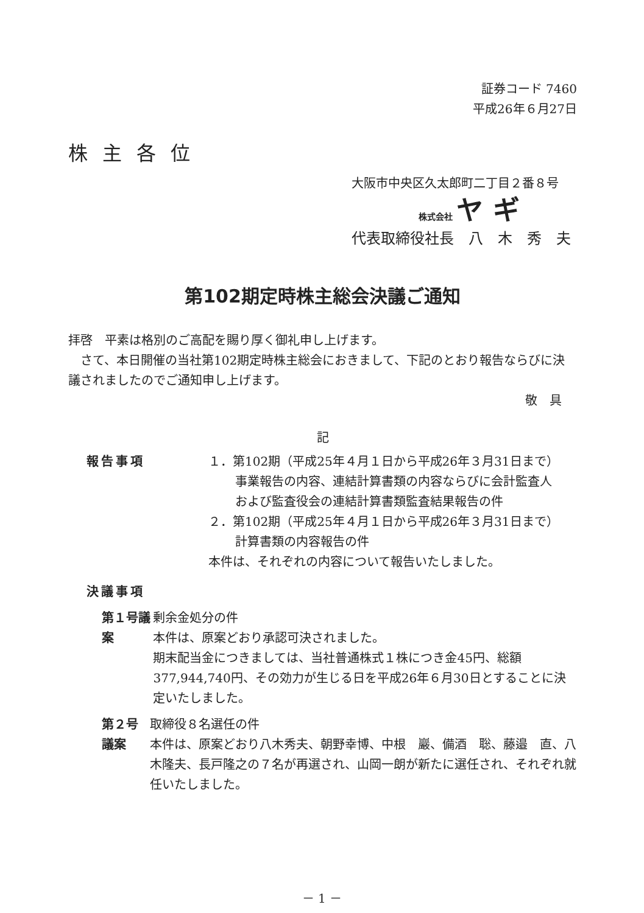証券コード 7460
平成26年６月27日
株主各位
大阪市中央区久太郎町二丁目２番８号
株式会社 ヤ ギ
代表取締役社長　八　木　秀　夫
第102期定時株主総会決議ご通知
拝啓　平素は格別のご高配を賜り厚く御礼申し上げます。
　さて、本日開催の当社第102期定時株主総会におきまして、下記のとおり報告ならびに決議されましたのでご通知申し上げます。
敬　具
記
報告事項 １．第102期（平成25年４月１日から平成26年３月31日まで）
事業報告の内容、連結計算書類の内容ならびに会計監査人
および監査役会の連結計算書類監査結果報告の件
２．第102期（平成25年４月１日から平成26年３月31日まで）
計算書類の内容報告の件
本件は、それぞれの内容について報告いたしました。
決議事項
第１号議案 剰余金処分の件
本件は、原案どおり承認可決されました。
期末配当金につきましては、当社普通株式１株につき金45円、総額377,944,740円、その効力が生じる日を平成26年６月30日とすることに決定いたしました。
第２号議案 取締役８名選任の件
本件は、原案どおり八木秀夫、朝野幸博、中根　巖、備酒　聡、藤邉　直、八木隆夫、長戸隆之の７名が再選され、山岡一朗が新たに選任され、それぞれ就任いたしました。
－ 1 －